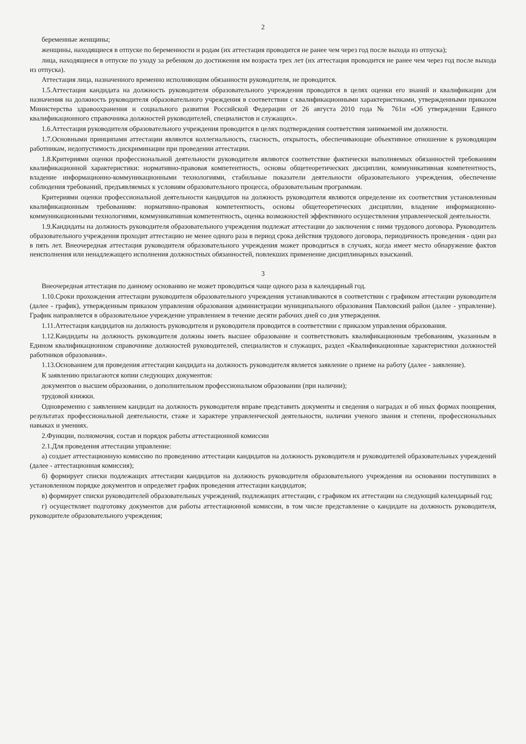2
беременные женщины;
женщины, находящиеся в отпуске по беременности и родам (их аттестация проводится не ранее чем через год после выхода из отпуска);
лица, находящиеся в отпуске по уходу за ребенком до достижения им возраста трех лет (их аттестация проводится не ранее чем через год после выхода из отпуска).
Аттестация лица, назначенного временно исполняющим обязанности руководителя, не проводится.
1.5.Аттестация кандидата на должность руководителя образовательного учреждения проводится в целях оценки его знаний и квалификации для назначения на должность руководителя образовательного учреждения в соответствии с квалификационными характеристиками, утвержденными приказом Министерства здравоохранения и социального развития Российской Федерации от 26 августа 2010 года № 761н «Об утверждении Единого квалификационного справочника должностей руководителей, специалистов и служащих».
1.6.Аттестация руководителя образовательного учреждения проводится в целях подтверждения соответствия занимаемой им должности.
1.7.Основными принципами аттестации являются коллегиальность, гласность, открытость, обеспечивающие объективное отношение к руководящим работникам, недопустимость дискриминации при проведении аттестации.
1.8.Критериями оценки профессиональной деятельности руководителя являются соответствие фактически выполняемых обязанностей требованиям квалификационной характеристики: нормативно-правовая компетентность, основы общетеоретических дисциплин, коммуникативная компетентность, владение информационно-коммуникационными технологиями, стабильные показатели деятельности образовательного учреждения, обеспечение соблюдения требований, предъявляемых к условиям образовательного процесса, образовательным программам.
Критериями оценки профессиональной деятельности кандидатов на должность руководителя являются определение их соответствия установленным квалификационным требованиям: нормативно-правовая компетентность, основы общетеоретических дисциплин, владение информационно-коммуникационными технологиями, коммуникативная компетентность, оценка возможностей эффективного осуществления управленческой деятельности.
1.9.Кандидаты на должность руководителя образовательного учреждения подлежат аттестации до заключения с ними трудового договора. Руководитель образовательного учреждения проходит аттестацию не менее одного раза в период срока действия трудового договора, периодичность проведения - один раз в пять лет. Внеочередная аттестация руководителя образовательного учреждения может проводиться в случаях, когда имеет место обнаружение фактов неисполнения или ненадлежащего исполнения должностных обязанностей, повлекших применение дисциплинарных взысканий.
3
Внеочередная аттестация по данному основанию не может проводиться чаще одного раза в календарный год.
1.10.Сроки прохождения аттестации руководителя образовательного учреждения устанавливаются в соответствии с графиком аттестации руководителя (далее - график), утвержденным приказом управления образования администрации муниципального образования Павловский район (далее - управление). График направляется в образовательное учреждение управлением в течение десяти рабочих дней со дня утверждения.
1.11.Аттестация кандидатов на должность руководителя и руководителя проводится в соответствии с приказом управления образования.
1.12.Кандидаты на должность руководителя должны иметь высшее образование и соответствовать квалификационным требованиям, указанным в Едином квалификационном справочнике должностей руководителей, специалистов и служащих, раздел «Квалификационные характеристики должностей работников образования».
1.13.Основанием для проведения аттестации кандидата на должность руководителя является заявление о приеме на работу (далее - заявление).
К заявлению прилагаются копии следующих документов:
документов о высшем образовании, о дополнительном профессиональном образовании (при наличии);
трудовой книжки.
Одновременно с заявлением кандидат на должность руководителя вправе представить документы и сведения о наградах и об иных формах поощрения, результатах профессиональной деятельности, стаже и характере управленческой деятельности, наличии ученого звания и степени, профессиональных навыках и умениях.
2.Функции, полномочия, состав и порядок работы аттестационной комиссии
2.1.Для проведения аттестации управление:
а) создает аттестационную комиссию по проведению аттестации кандидатов на должность руководителя и руководителей образовательных учреждений (далее - аттестационная комиссия);
б) формирует списки подлежащих аттестации кандидатов на должность руководителя образовательного учреждения на основании поступивших в установленном порядке документов и определяет график проведения аттестации кандидатов;
в) формирует списки руководителей образовательных учреждений, подлежащих аттестации, с графиком их аттестации на следующий календарный год;
г) осуществляет подготовку документов для работы аттестационной комиссии, в том числе представление о кандидате на должность руководителя, руководителе образовательного учреждения;